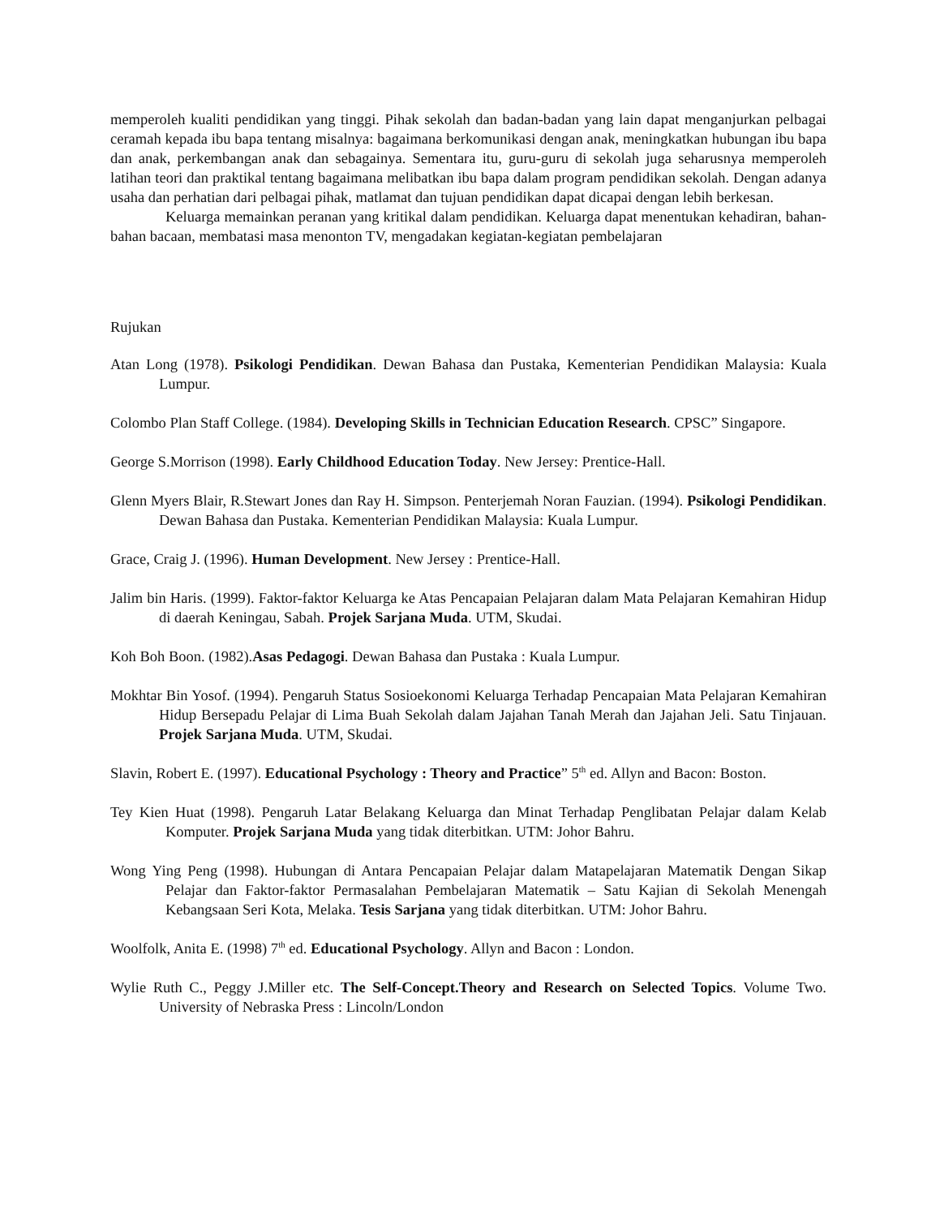memperoleh kualiti pendidikan yang tinggi. Pihak sekolah dan badan-badan yang lain dapat menganjurkan pelbagai ceramah kepada ibu bapa tentang misalnya: bagaimana berkomunikasi dengan anak, meningkatkan hubungan ibu bapa dan anak, perkembangan anak dan sebagainya. Sementara itu, guru-guru di sekolah juga seharusnya memperoleh latihan teori dan praktikal tentang bagaimana melibatkan ibu bapa dalam program pendidikan sekolah. Dengan adanya usaha dan perhatian dari pelbagai pihak, matlamat dan tujuan pendidikan dapat dicapai dengan lebih berkesan.
Keluarga memainkan peranan yang kritikal dalam pendidikan. Keluarga dapat menentukan kehadiran, bahan-bahan bacaan, membatasi masa menonton TV, mengadakan kegiatan-kegiatan pembelajaran
Rujukan
Atan Long (1978). Psikologi Pendidikan. Dewan Bahasa dan Pustaka, Kementerian Pendidikan Malaysia: Kuala Lumpur.
Colombo Plan Staff College. (1984). Developing Skills in Technician Education Research. CPSC” Singapore.
George S.Morrison (1998). Early Childhood Education Today. New Jersey: Prentice-Hall.
Glenn Myers Blair, R.Stewart Jones dan Ray H. Simpson. Penterjemah Noran Fauzian. (1994). Psikologi Pendidikan. Dewan Bahasa dan Pustaka. Kementerian Pendidikan Malaysia: Kuala Lumpur.
Grace, Craig J. (1996). Human Development. New Jersey : Prentice-Hall.
Jalim bin Haris. (1999). Faktor-faktor Keluarga ke Atas Pencapaian Pelajaran dalam Mata Pelajaran Kemahiran Hidup di daerah Keningau, Sabah. Projek Sarjana Muda. UTM, Skudai.
Koh Boh Boon. (1982).Asas Pedagogi. Dewan Bahasa dan Pustaka : Kuala Lumpur.
Mokhtar Bin Yosof. (1994). Pengaruh Status Sosioekonomi Keluarga Terhadap Pencapaian Mata Pelajaran Kemahiran Hidup Bersepadu Pelajar di Lima Buah Sekolah dalam Jajahan Tanah Merah dan Jajahan Jeli. Satu Tinjauan. Projek Sarjana Muda. UTM, Skudai.
Slavin, Robert E. (1997). Educational Psychology : Theory and Practice” 5<sup>th</sup> ed. Allyn and Bacon: Boston.
Tey Kien Huat (1998). Pengaruh Latar Belakang Keluarga dan Minat Terhadap Penglibatan Pelajar dalam Kelab Komputer. Projek Sarjana Muda yang tidak diterbitkan. UTM: Johor Bahru.
Wong Ying Peng (1998). Hubungan di Antara Pencapaian Pelajar dalam Matapelajaran Matematik Dengan Sikap Pelajar dan Faktor-faktor Permasalahan Pembelajaran Matematik – Satu Kajian di Sekolah Menengah Kebangsaan Seri Kota, Melaka. Tesis Sarjana yang tidak diterbitkan. UTM: Johor Bahru.
Woolfolk, Anita E. (1998) 7<sup>th</sup> ed. Educational Psychology. Allyn and Bacon : London.
Wylie Ruth C., Peggy J.Miller etc. The Self-Concept.Theory and Research on Selected Topics. Volume Two. University of Nebraska Press : Lincoln/London